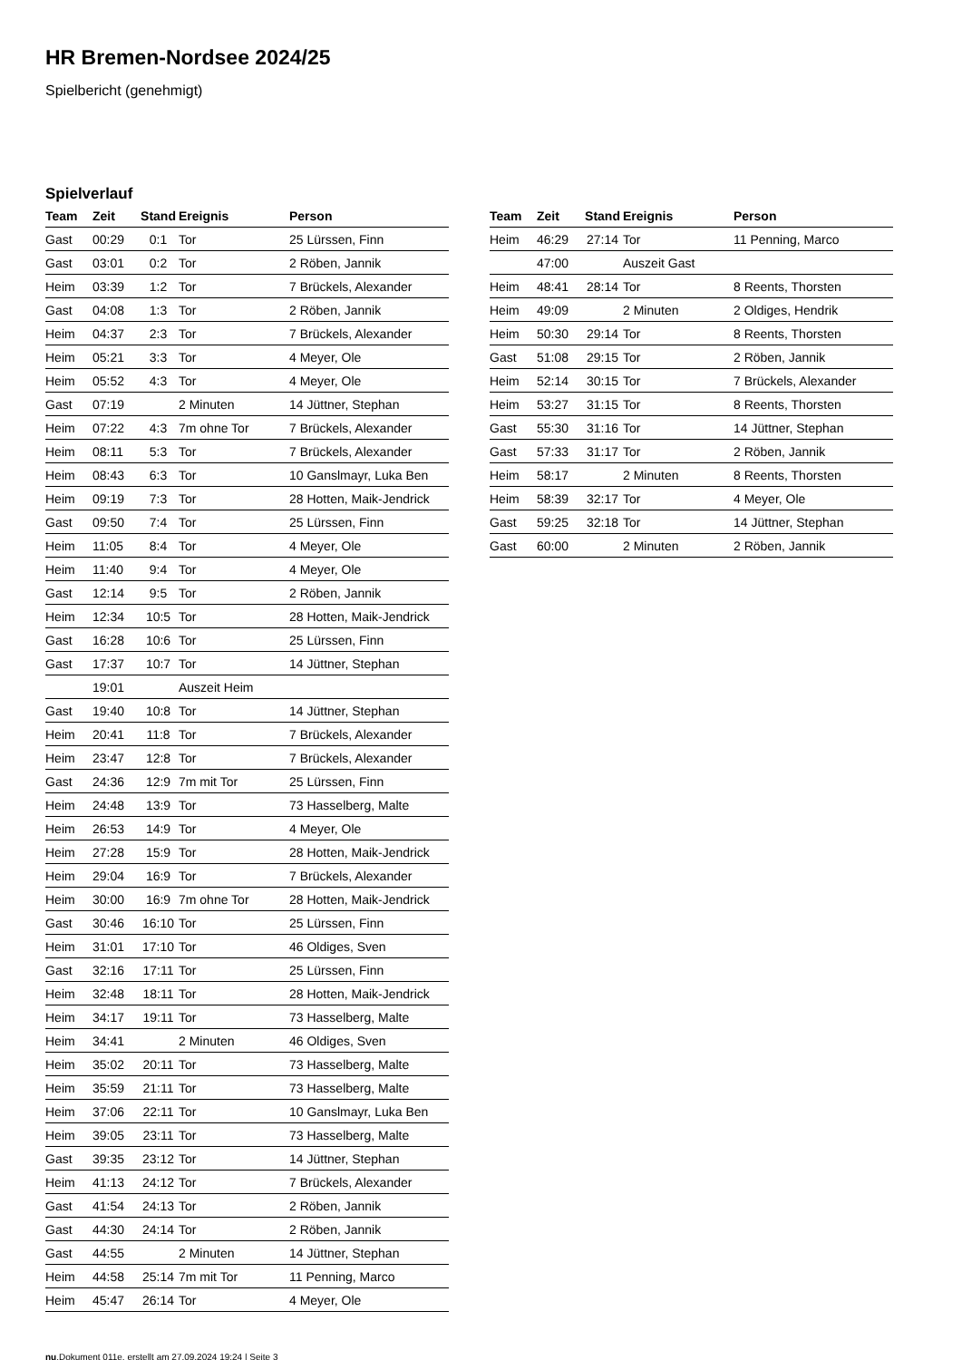HR Bremen-Nordsee 2024/25
Spielbericht (genehmigt)
Spielverlauf
| Team | Zeit | Stand | Ereignis | Person |
| --- | --- | --- | --- | --- |
| Gast | 00:29 | 0:1 | Tor | 25 Lürssen, Finn |
| Gast | 03:01 | 0:2 | Tor | 2 Röben, Jannik |
| Heim | 03:39 | 1:2 | Tor | 7 Brückels, Alexander |
| Gast | 04:08 | 1:3 | Tor | 2 Röben, Jannik |
| Heim | 04:37 | 2:3 | Tor | 7 Brückels, Alexander |
| Heim | 05:21 | 3:3 | Tor | 4 Meyer, Ole |
| Heim | 05:52 | 4:3 | Tor | 4 Meyer, Ole |
| Gast | 07:19 | | 2 Minuten | 14 Jüttner, Stephan |
| Heim | 07:22 | 4:3 | 7m ohne Tor | 7 Brückels, Alexander |
| Heim | 08:11 | 5:3 | Tor | 7 Brückels, Alexander |
| Heim | 08:43 | 6:3 | Tor | 10 Ganslmayr, Luka Ben |
| Heim | 09:19 | 7:3 | Tor | 28 Hotten, Maik-Jendrick |
| Gast | 09:50 | 7:4 | Tor | 25 Lürssen, Finn |
| Heim | 11:05 | 8:4 | Tor | 4 Meyer, Ole |
| Heim | 11:40 | 9:4 | Tor | 4 Meyer, Ole |
| Gast | 12:14 | 9:5 | Tor | 2 Röben, Jannik |
| Heim | 12:34 | 10:5 | Tor | 28 Hotten, Maik-Jendrick |
| Gast | 16:28 | 10:6 | Tor | 25 Lürssen, Finn |
| Gast | 17:37 | 10:7 | Tor | 14 Jüttner, Stephan |
| | 19:01 | | Auszeit Heim | |
| Gast | 19:40 | 10:8 | Tor | 14 Jüttner, Stephan |
| Heim | 20:41 | 11:8 | Tor | 7 Brückels, Alexander |
| Heim | 23:47 | 12:8 | Tor | 7 Brückels, Alexander |
| Gast | 24:36 | 12:9 | 7m mit Tor | 25 Lürssen, Finn |
| Heim | 24:48 | 13:9 | Tor | 73 Hasselberg, Malte |
| Heim | 26:53 | 14:9 | Tor | 4 Meyer, Ole |
| Heim | 27:28 | 15:9 | Tor | 28 Hotten, Maik-Jendrick |
| Heim | 29:04 | 16:9 | Tor | 7 Brückels, Alexander |
| Heim | 30:00 | 16:9 | 7m ohne Tor | 28 Hotten, Maik-Jendrick |
| Gast | 30:46 | 16:10 | Tor | 25 Lürssen, Finn |
| Heim | 31:01 | 17:10 | Tor | 46 Oldiges, Sven |
| Gast | 32:16 | 17:11 | Tor | 25 Lürssen, Finn |
| Heim | 32:48 | 18:11 | Tor | 28 Hotten, Maik-Jendrick |
| Heim | 34:17 | 19:11 | Tor | 73 Hasselberg, Malte |
| Heim | 34:41 | | 2 Minuten | 46 Oldiges, Sven |
| Heim | 35:02 | 20:11 | Tor | 73 Hasselberg, Malte |
| Heim | 35:59 | 21:11 | Tor | 73 Hasselberg, Malte |
| Heim | 37:06 | 22:11 | Tor | 10 Ganslmayr, Luka Ben |
| Heim | 39:05 | 23:11 | Tor | 73 Hasselberg, Malte |
| Gast | 39:35 | 23:12 | Tor | 14 Jüttner, Stephan |
| Heim | 41:13 | 24:12 | Tor | 7 Brückels, Alexander |
| Gast | 41:54 | 24:13 | Tor | 2 Röben, Jannik |
| Gast | 44:30 | 24:14 | Tor | 2 Röben, Jannik |
| Gast | 44:55 | | 2 Minuten | 14 Jüttner, Stephan |
| Heim | 44:58 | 25:14 | 7m mit Tor | 11 Penning, Marco |
| Heim | 45:47 | 26:14 | Tor | 4 Meyer, Ole |
| Team | Zeit | Stand | Ereignis | Person |
| --- | --- | --- | --- | --- |
| Heim | 46:29 | 27:14 | Tor | 11 Penning, Marco |
| | 47:00 | | Auszeit Gast | |
| Heim | 48:41 | 28:14 | Tor | 8 Reents, Thorsten |
| Heim | 49:09 | | 2 Minuten | 2 Oldiges, Hendrik |
| Heim | 50:30 | 29:14 | Tor | 8 Reents, Thorsten |
| Gast | 51:08 | 29:15 | Tor | 2 Röben, Jannik |
| Heim | 52:14 | 30:15 | Tor | 7 Brückels, Alexander |
| Heim | 53:27 | 31:15 | Tor | 8 Reents, Thorsten |
| Gast | 55:30 | 31:16 | Tor | 14 Jüttner, Stephan |
| Gast | 57:33 | 31:17 | Tor | 2 Röben, Jannik |
| Heim | 58:17 | | 2 Minuten | 8 Reents, Thorsten |
| Heim | 58:39 | 32:17 | Tor | 4 Meyer, Ole |
| Gast | 59:25 | 32:18 | Tor | 14 Jüttner, Stephan |
| Gast | 60:00 | | 2 Minuten | 2 Röben, Jannik |
nu.Dokument 011e, erstellt am 27.09.2024 19:24 | Seite 3